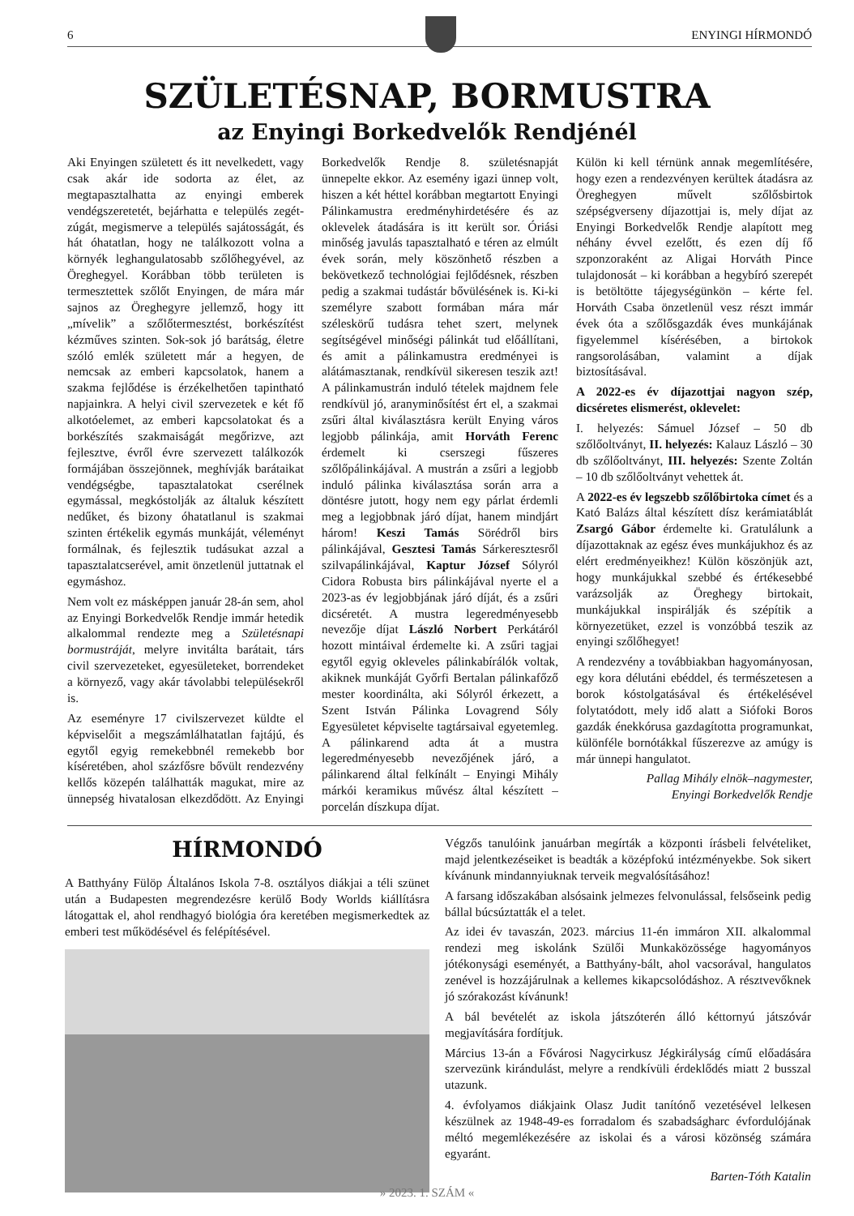6 ENYINGI HÍRMONDÓ
SZÜLETÉSNAP, BORMUSTRA
az Enyingi Borkedvelők Rendjénél
Aki Enyingen született és itt nevelkedett, vagy csak akár ide sodorta az élet, az megtapasztalhatta az enyingi emberek vendégszeretetét, bejárhatta e település zegét-zúgát, megismerve a település sajátosságát, és hát óhatatlan, hogy ne találkozott volna a környék leghangulatosabb szőlőhegyével, az Öreghegyel. Korábban több területen is termesztettek szőlőt Enyingen, de mára már sajnos az Öreghegyre jellemző, hogy itt „mívelik” a szőlőtermesztést, borkészítést kézműves szinten. Sok-sok jó barátság, életre szóló emlék született már a hegyen, de nemcsak az emberi kapcsolatok, hanem a szakma fejlődése is érzékelhetően tapintható napjainkra. A helyi civil szervezetek e két fő alkotóelemet, az emberi kapcsolatokat és a borkészítés szakmaiságát megőrizve, azt fejlesztve, évről évre szervezett találkozók formájában összejönnek, meghívják barátaikat vendégségbe, tapasztalatokat cserélnek egymással, megkóstolják az általuk készített nedűket, és bizony óhatatlanul is szakmai szinten értékelik egymás munkáját, véleményt formálnak, és fejlesztik tudásukat azzal a tapasztalatcserével, amit önzetlenül juttatnak el egymáshoz.
Nem volt ez másképpen január 28-án sem, ahol az Enyingi Borkedvelők Rendje immár hetedik alkalommal rendezte meg a Születésnapi bormustráját, melyre invitálta barátait, társ civil szervezeteket, egyesületeket, borrendeket a környező, vagy akár távolabbi településekről is.
Az eseményre 17 civilszervezet küldte el képviselőit a megszámlálhatatlan fajtájú, és egytől egyig remekebbnél remekebb bor kíséretében, ahol százfősre bővült rendezvény kellős közepén találhatták magukat, mire az ünnepség hivatalosan elkezdődött. Az Enyingi Borkedvelők Rendje 8. születésnapját ünnepelte ekkor. Az esemény igazi ünnep volt, hiszen a két héttel korábban megtartott Enyingi Pálinkamustra eredményhirdetésére és az oklevelek átadására is itt került sor. Óriási minőség javulás tapasztalható e téren az elmúlt évek során, mely köszönhető részben a bekövetkező technológiai fejlődésnek, részben pedig a szakmai tudástár bővülésének is. Ki-ki személyre szabott formában mára már széleskörű tudásra tehet szert, melynek segítségével minőségi pálinkát tud előállítani, és amit a pálinkamustra eredményei is alátámasztanak, rendkívül sikeresen teszik azt! A pálinkamustrán induló tételek majdnem fele rendkívül jó, aranyminősítést ért el, a szakmai zsűri által kiválasztásra került Enying város legjobb pálinkája, amit Horváth Ferenc érdemelt ki cserszegi fűszeres szőlőpálinkájával. A mustrán a zsűri a legjobb induló pálinka kiválasztása során arra a döntésre jutott, hogy nem egy párlat érdemli meg a legjobbnak járó díjat, hanem mindjárt három! Keszi Tamás Sörédről birs pálinkájával, Gesztesi Tamás Sárkeresztesről szilvapálinkájával, Kaptur József Sólyról Cidora Robusta birs pálinkájával nyerte el a 2023-as év legjobbjának járó díját, és a zsűri dicséretét. A mustra legeredményesebb nevezője díjat László Norbert Perkátáról hozott mintáival érdemelte ki. A zsűri tagjai egytől egyig okleveles pálinkabírálók voltak, akiknek munkáját Győrfi Bertalan pálinkafőző mester koordinálta, aki Sólyról érkezett, a Szent István Pálinka Lovagrend Sóly Egyesületet képviselte tagtársaival egyetemleg. A pálinkarend adta át a mustra legeredményesebb nevezőjének járó, a pálinkarend által felkínált – Enyingi Mihály márkói keramikus művész által készített – porcelán díszkupa díjat.
Külön ki kell térnünk annak megemlítésére, hogy ezen a rendezvényen kerültek átadásra az Öreghegyen művelt szőlősbirtok szépségverseny díjazottjai is, mely díjat az Enyingi Borkedvelők Rendje alapított meg néhány évvel ezelőtt, és ezen díj fő szponzoraként az Aligai Horváth Pince tulajdonosát – ki korábban a hegybíró szerepét is betöltötte tájegységünkön – kérte fel. Horváth Csaba önzetlenül vesz részt immár évek óta a szőlősgazdák éves munkájának figyelemmel kísérésében, a birtokok rangsorolásában, valamint a díjak biztosításával.
A 2022-es év díjazottjai nagyon szép, dicséretes elismerést, oklevelet:
I. helyezés: Sámuel József – 50 db szőlőoltványt, II. helyezés: Kalauz László – 30 db szőlőoltványt, III. helyezés: Szente Zoltán – 10 db szőlőoltványt vehettek át.
A 2022-es év legszebb szőlőbirtoka címet és a Kató Balázs által készített dísz kerámiatáblát Zsargó Gábor érdemelte ki. Gratulálunk a díjazottaknak az egész éves munkájukhoz és az elért eredményeikhez! Külön köszönjük azt, hogy munkájukkal szebbé és értékesebbé varázsolják az Öreghegy birtokait, munkájukkal inspirálják és szépítik a környezetüket, ezzel is vonzóbbá teszik az enyingi szőlőhegyet!
A rendezvény a továbbiakban hagyományosan, egy kora délutáni ebéddel, és természetesen a borok kóstolgatásával és értékelésével folytatódott, mely idő alatt a Siófoki Boros gazdák énekkórusa gazdagította programunkat, különféle bornótákkal fűszerezve az amúgy is már ünnepi hangulatot.
Pallag Mihály elnök–nagymester,
Enyingi Borkedvelők Rendje
HÍRMONDÓ
A Batthyány Fülöp Általános Iskola 7-8. osztályos diákjai a téli szünet után a Budapesten megrendezésre kerülő Body Worlds kiállításra látogattak el, ahol rendhagyó biológia óra keretében megismerkedtek az emberi test működésével és felépítésével.
Végzős tanulóink januárban megírták a központi írásbeli felvételiket, majd jelentkezéseiket is beadták a középfokú intézményekbe. Sok sikert kívánunk mindannyiuknak terveik megvalósításához!
A farsang időszakában alsósaink jelmezes felvonulással, felsőseink pedig bállal búcsúztatták el a telet.
Az idei év tavaszán, 2023. március 11-én immáron XII. alkalommal rendezi meg iskolánk Szülői Munkaközössége hagyományos jótékonysági eseményét, a Batthyány-bált, ahol vacsorával, hangulatos zenével is hozzájárulnak a kellemes kikapcsolódáshoz. A résztvevőknek jó szórakozást kívánunk!
A bál bevételét az iskola játszóterén álló kéttornyú játszóvár megjavítására fordítjuk.
Március 13-án a Fővárosi Nagycirkusz Jégkirályság című előadására szervezünk kirándulást, melyre a rendkívüli érdeklődés miatt 2 busszal utazunk.
4. évfolyamos diákjaink Olasz Judit tanítónő vezetésével lelkesen készülnek az 1948-49-es forradalom és szabadságharc évfordulójának méltó megemlékezésére az iskolai és a városi közönség számára egyaránt.
Barten-Tóth Katalin
» 2023. 1. SZÁM «